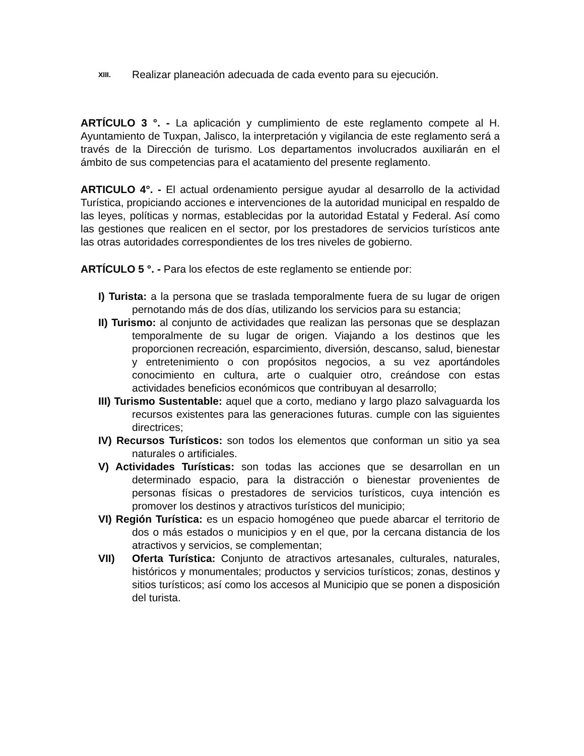XIII. Realizar planeación adecuada de cada evento para su ejecución.
ARTÍCULO 3 °. - La aplicación y cumplimiento de este reglamento compete al H. Ayuntamiento de Tuxpan, Jalisco, la interpretación y vigilancia de este reglamento será a través de la Dirección de turismo. Los departamentos involucrados auxiliarán en el ámbito de sus competencias para el acatamiento del presente reglamento.
ARTICULO 4°. - El actual ordenamiento persigue ayudar al desarrollo de la actividad Turística, propiciando acciones e intervenciones de la autoridad municipal en respaldo de las leyes, políticas y normas, establecidas por la autoridad Estatal y Federal. Así como las gestiones que realicen en el sector, por los prestadores de servicios turísticos ante las otras autoridades correspondientes de los tres niveles de gobierno.
ARTÍCULO 5 °. - Para los efectos de este reglamento se entiende por:
I) Turista: a la persona que se traslada temporalmente fuera de su lugar de origen pernotando más de dos días, utilizando los servicios para su estancia;
II) Turismo: al conjunto de actividades que realizan las personas que se desplazan temporalmente de su lugar de origen. Viajando a los destinos que les proporcionen recreación, esparcimiento, diversión, descanso, salud, bienestar y entretenimiento o con propósitos negocios, a su vez aportándoles conocimiento en cultura, arte o cualquier otro, creándose con estas actividades beneficios económicos que contribuyan al desarrollo;
III) Turismo Sustentable: aquel que a corto, mediano y largo plazo salvaguarda los recursos existentes para las generaciones futuras. cumple con las siguientes directrices;
IV) Recursos Turísticos: son todos los elementos que conforman un sitio ya sea naturales o artificiales.
V) Actividades Turísticas: son todas las acciones que se desarrollan en un determinado espacio, para la distracción o bienestar provenientes de personas físicas o prestadores de servicios turísticos, cuya intención es promover los destinos y atractivos turísticos del municipio;
VI) Región Turística: es un espacio homogéneo que puede abarcar el territorio de dos o más estados o municipios y en el que, por la cercana distancia de los atractivos y servicios, se complementan;
VII) Oferta Turística: Conjunto de atractivos artesanales, culturales, naturales, históricos y monumentales; productos y servicios turísticos; zonas, destinos y sitios turísticos; así como los accesos al Municipio que se ponen a disposición del turista.